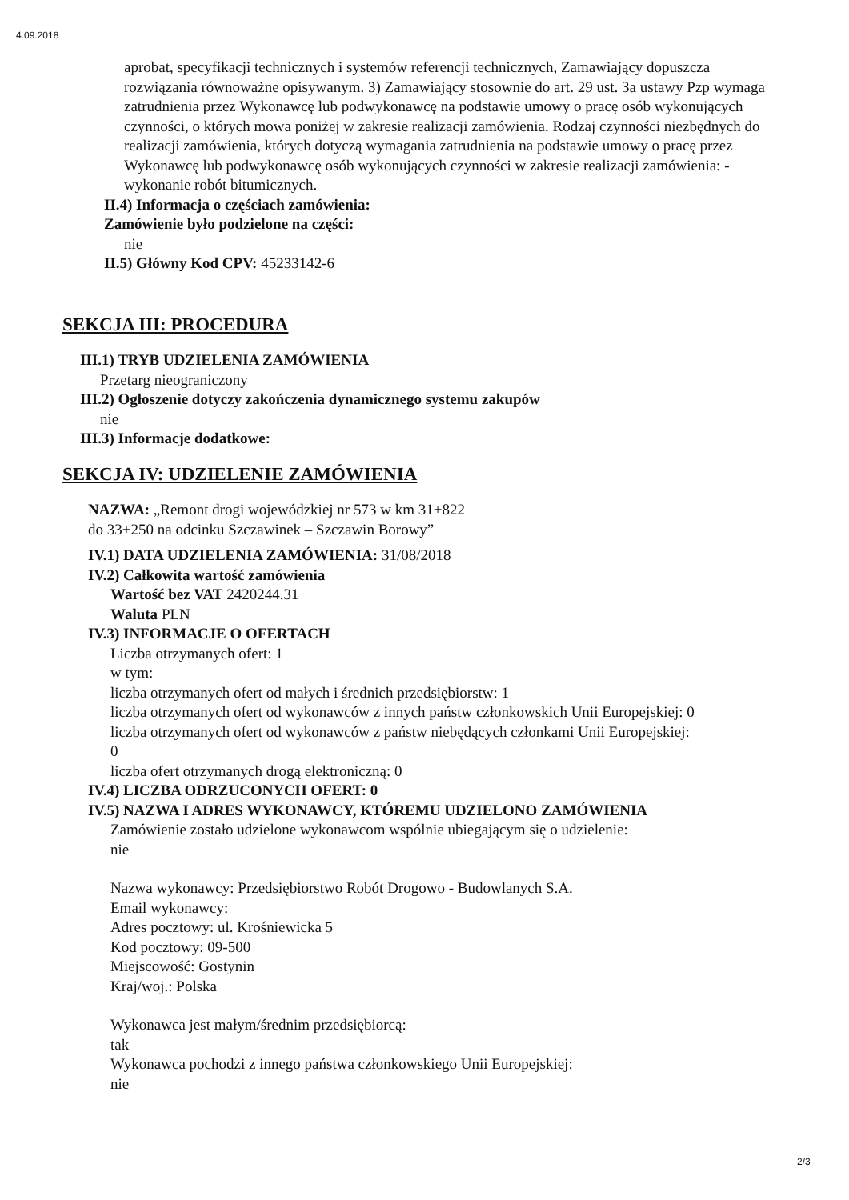4.09.2018
aprobat, specyfikacji technicznych i systemów referencji technicznych, Zamawiający dopuszcza rozwiązania równoważne opisywanym. 3) Zamawiający stosownie do art. 29 ust. 3a ustawy Pzp wymaga zatrudnienia przez Wykonawcę lub podwykonawcę na podstawie umowy o pracę osób wykonujących czynności, o których mowa poniżej w zakresie realizacji zamówienia. Rodzaj czynności niezbędnych do realizacji zamówienia, których dotyczą wymagania zatrudnienia na podstawie umowy o pracę przez Wykonawcę lub podwykonawcę osób wykonujących czynności w zakresie realizacji zamówienia: - wykonanie robót bitumicznych.
II.4) Informacja o częściach zamówienia:
Zamówienie było podzielone na części:
nie
II.5) Główny Kod CPV: 45233142-6
SEKCJA III: PROCEDURA
III.1) TRYB UDZIELENIA ZAMÓWIENIA
Przetarg nieograniczony
III.2) Ogłoszenie dotyczy zakończenia dynamicznego systemu zakupów
nie
III.3) Informacje dodatkowe:
SEKCJA IV: UDZIELENIE ZAMÓWIENIA
NAZWA: „Remont drogi wojewódzkiej nr 573 w km 31+822 do 33+250 na odcinku Szczawinek – Szczawin Borowy”
IV.1) DATA UDZIELENIA ZAMÓWIENIA: 31/08/2018
IV.2) Całkowita wartość zamówienia
Wartość bez VAT 2420244.31
Waluta PLN
IV.3) INFORMACJE O OFERTACH
Liczba otrzymanych ofert: 1
w tym:
liczba otrzymanych ofert od małych i średnich przedsiębiorstw: 1
liczba otrzymanych ofert od wykonawców z innych państw członkowskich Unii Europejskiej: 0
liczba otrzymanych ofert od wykonawców z państw niebędących członkami Unii Europejskiej:
0
liczba ofert otrzymanych drogą elektroniczną: 0
IV.4) LICZBA ODRZUCONYCH OFERT: 0
IV.5) NAZWA I ADRES WYKONAWCY, KTÓREMU UDZIELONO ZAMÓWIENIA
Zamówienie zostało udzielone wykonawcom wspólnie ubiegającym się o udzielenie:
nie
Nazwa wykonawcy: Przedsiębiorstwo Robót Drogowo - Budowlanych S.A.
Email wykonawcy:
Adres pocztowy: ul. Krośniewicka 5
Kod pocztowy: 09-500
Miejscowość: Gostynin
Kraj/woj.: Polska
Wykonawca jest małym/średnim przedsiębiorcą:
tak
Wykonawca pochodzi z innego państwa członkowskiego Unii Europejskiej:
nie
2/3